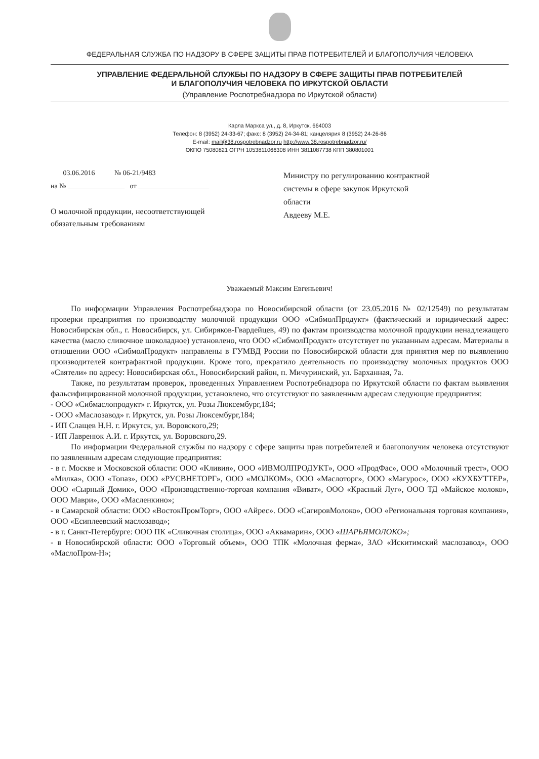ФЕДЕРАЛЬНАЯ СЛУЖБА ПО НАДЗОРУ В СФЕРЕ ЗАЩИТЫ ПРАВ ПОТРЕБИТЕЛЕЙ И БЛАГОПОЛУЧИЯ ЧЕЛОВЕКА
УПРАВЛЕНИЕ ФЕДЕРАЛЬНОЙ СЛУЖБЫ ПО НАДЗОРУ В СФЕРЕ ЗАЩИТЫ ПРАВ ПОТРЕБИТЕЛЕЙ
И БЛАГОПОЛУЧИЯ ЧЕЛОВЕКА ПО ИРКУТСКОЙ ОБЛАСТИ
(Управление Роспотребнадзора по Иркутской области)
Карла Маркса ул., д. 8, Иркутск, 664003
Телефон: 8 (3952) 24-33-67; факс: 8 (3952) 24-34-81; канцелярия 8 (3952) 24-26-86
E-mail: mail@38.rospotrebnadzor.ru http://www.38.rospotrebnadzor.ru/
ОКПО 75080821 ОГРН 1053811066308 ИНН 3811087738 КПП 380801001
03.06.2016 № 06-21/9483
на № ________________ от ____________________
О молочной продукции, несоответствующей
обязательным требованиям
Министру по регулированию контрактной
системы в сфере закупок Иркутской
области
Авдееву М.Е.
Уважаемый Максим Евгеньевич!
По информации Управления Роспотребнадзора по Новосибирской области (от 23.05.2016 № 02/12549) по результатам проверки предприятия по производству молочной продукции ООО «СибмолПродукт» (фактический и юридический адрес: Новосибирская обл., г. Новосибирск, ул. Сибиряков-Гвардейцев, 49) по фактам производства молочной продукции ненадлежащего качества (масло сливочное шоколадное) установлено, что ООО «СибмолПродукт» отсутствует по указанным адресам. Материалы в отношении ООО «СибмолПродукт» направлены в ГУМВД России по Новосибирской области для принятия мер по выявлению производителей контрафактной продукции. Кроме того, прекратило деятельность по производству молочных продуктов ООО «Святели» по адресу: Новосибирская обл., Новосибирский район, п. Мичуринский, ул. Барханная, 7а.
Также, по результатам проверок, проведенных Управлением Роспотребнадзора по Иркутской области по фактам выявления фальсифицированной молочной продукции, установлено, что отсутствуют по заявленным адресам следующие предприятия:
- ООО «Сибмаслопродукт» г. Иркутск, ул. Розы Люксембург,184;
- ООО «Маслозавод» г. Иркутск, ул. Розы Люксембург,184;
- ИП Слащев Н.Н. г. Иркутск, ул. Воровского,29;
- ИП Лавренюк А.И. г. Иркутск, ул. Воровского,29.
По информации Федеральной службы по надзору с сфере защиты прав потребителей и благополучия человека отсутствуют по заявленным адресам следующие предприятия:
- в г. Москве и Московской области: ООО «Кливия», ООО «ИВМОЛПРОДУКТ», ООО «ПродФас», ООО «Молочный трест», ООО «Милка», ООО «Топаз», ООО «РУСВНЕТОРГ», ООО «МОЛКОМ», ООО «Маслоторг», ООО «Магурос», ООО «КУХБУТТЕР», ООО «Сырный Домик», ООО «Производственно-торгоая компания «Виват», ООО «Красный Луг», ООО ТД «Майское молоко», ООО Маври», ООО «Масленкино»;
- в Самарской области: ООО «ВостокПромТорг», ООО «Айрес». ООО «СагировМолоко», ООО «Региональная торговая компания», ООО «Есиплеевский маслозавод»;
- в г. Санкт-Петербурге: ООО ПК «Сливочная столица», ООО «Аквамарин», ООО «ШАРЬЯМОЛОКО»;
- в Новосибирской области: ООО «Торговый объем», ООО ТПК «Молочная ферма», ЗАО «Искитимский маслозавод», ООО «МаслоПром-Н»;